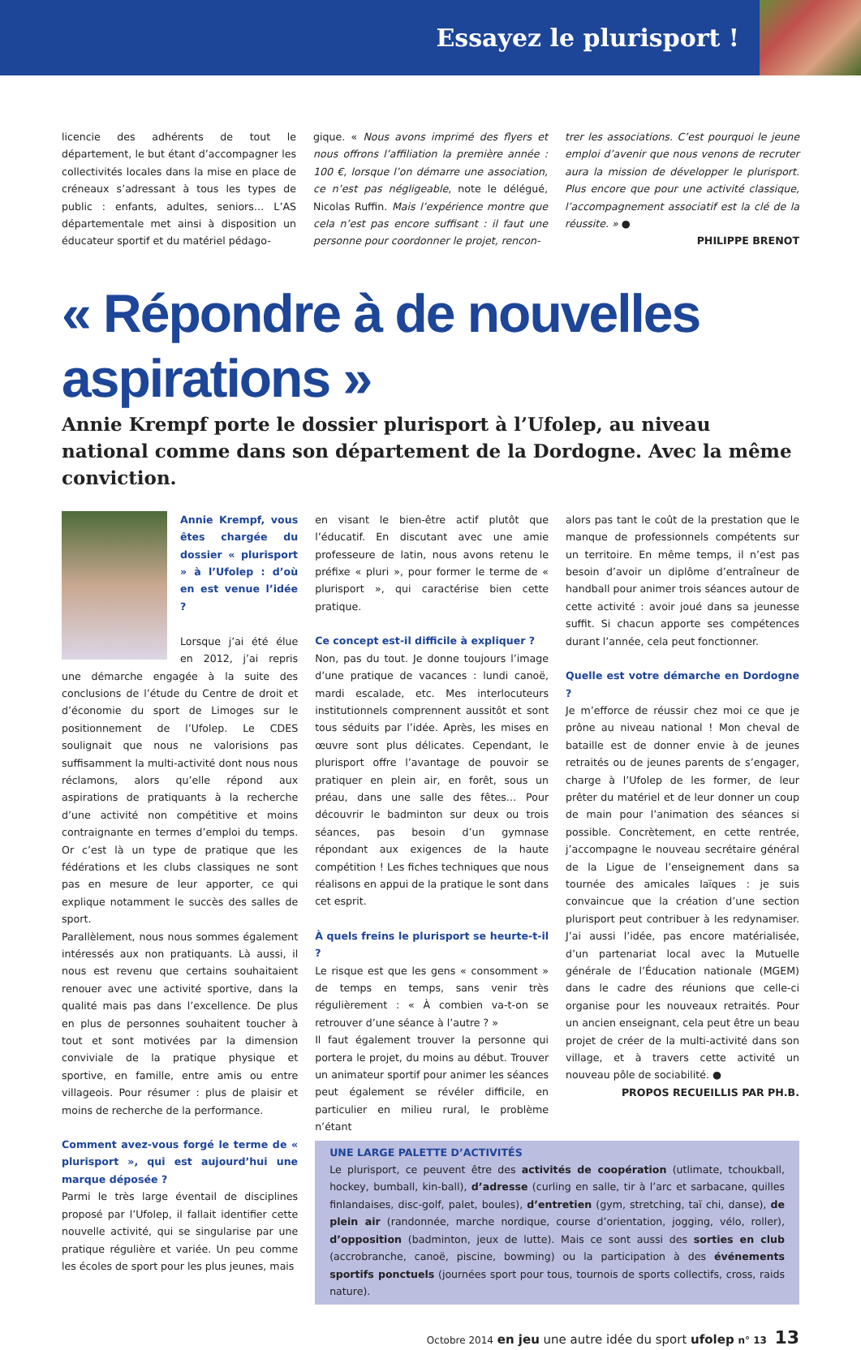Essayez le plurisport !
licencie des adhérents de tout le département, le but étant d’accompagner les collectivités locales dans la mise en place de créneaux s’adressant à tous les types de public : enfants, adultes, seniors… L’AS départementale met ainsi à disposition un éducateur sportif et du matériel pédago-
gique. « Nous avons imprimé des flyers et nous offrons l’affiliation la première année : 100 €, lorsque l’on démarre une association, ce n’est pas négligeable, note le délégué, Nicolas Ruffin. Mais l’expérience montre que cela n’est pas encore suffisant : il faut une personne pour coordonner le projet, rencon-
trer les associations. C’est pourquoi le jeune emploi d’avenir que nous venons de recruter aura la mission de développer le plurisport. Plus encore que pour une activité classique, l’accompagnement associatif est la clé de la réussite. » ●
PHILIPPE BRENOT
« Répondre à de nouvelles aspirations »
Annie Krempf porte le dossier plurisport à l’Ufolep, au niveau national comme dans son département de la Dordogne. Avec la même conviction.
Annie Krempf, vous êtes chargée du dossier « plurisport » à l’Ufolep : d’où en est venue l’idée ?
Lorsque j’ai été élue en 2012, j’ai repris une démarche engagée à la suite des conclusions de l’étude du Centre de droit et d’économie du sport de Limoges sur le positionnement de l’Ufolep. Le CDES soulignait que nous ne valorisions pas suffisamment la multi-activité dont nous nous réclamons, alors qu’elle répond aux aspirations de pratiquants à la recherche d’une activité non compétitive et moins contraignante en termes d’emploi du temps. Or c’est là un type de pratique que les fédérations et les clubs classiques ne sont pas en mesure de leur apporter, ce qui explique notamment le succès des salles de sport.
Parallèlement, nous nous sommes également intéressés aux non pratiquants. Là aussi, il nous est revenu que certains souhaitaient renouer avec une activité sportive, dans la qualité mais pas dans l’excellence. De plus en plus de personnes souhaitent toucher à tout et sont motivées par la dimension conviviale de la pratique physique et sportive, en famille, entre amis ou entre villageois. Pour résumer : plus de plaisir et moins de recherche de la performance.
Comment avez-vous forgé le terme de « plurisport », qui est aujourd’hui une marque déposée ?
Parmi le très large éventail de disciplines proposé par l’Ufolep, il fallait identifier cette nouvelle activité, qui se singularise par une pratique régulière et variée. Un peu comme les écoles de sport pour les plus jeunes, mais
en visant le bien-être actif plutôt que l’éducatif. En discutant avec une amie professeure de latin, nous avons retenu le préfixe « pluri », pour former le terme de « plurisport », qui caractérise bien cette pratique.
Ce concept est-il difficile à expliquer ?
Non, pas du tout. Je donne toujours l’image d’une pratique de vacances : lundi canoë, mardi escalade, etc. Mes interlocuteurs institutionnels comprennent aussitôt et sont tous séduits par l’idée. Après, les mises en œuvre sont plus délicates. Cependant, le plurisport offre l’avantage de pouvoir se pratiquer en plein air, en forêt, sous un préau, dans une salle des fêtes… Pour découvrir le badminton sur deux ou trois séances, pas besoin d’un gymnase répondant aux exigences de la haute compétition ! Les fiches techniques que nous réalisons en appui de la pratique le sont dans cet esprit.
À quels freins le plurisport se heurte-t-il ?
Le risque est que les gens « consomment » de temps en temps, sans venir très régulièrement : « À combien va-t-on se retrouver d’une séance à l’autre ? »
Il faut également trouver la personne qui portera le projet, du moins au début. Trouver un animateur sportif pour animer les séances peut également se révéler difficile, en particulier en milieu rural, le problème n’étant
alors pas tant le coût de la prestation que le manque de professionnels compétents sur un territoire. En même temps, il n’est pas besoin d’avoir un diplôme d’entraîneur de handball pour animer trois séances autour de cette activité : avoir joué dans sa jeunesse suffit. Si chacun apporte ses compétences durant l’année, cela peut fonctionner.
Quelle est votre démarche en Dordogne ?
Je m’efforce de réussir chez moi ce que je prône au niveau national ! Mon cheval de bataille est de donner envie à de jeunes retraités ou de jeunes parents de s’engager, charge à l’Ufolep de les former, de leur prêter du matériel et de leur donner un coup de main pour l’animation des séances si possible. Concrètement, en cette rentrée, j’accompagne le nouveau secrétaire général de la Ligue de l’enseignement dans sa tournée des amicales laïques : je suis convaincue que la création d’une section plurisport peut contribuer à les redynamiser. J’ai aussi l’idée, pas encore matérialisée, d’un partenariat local avec la Mutuelle générale de l’Éducation nationale (MGEM) dans le cadre des réunions que celle-ci organise pour les nouveaux retraités. Pour un ancien enseignant, cela peut être un beau projet de créer de la multi-activité dans son village, et à travers cette activité un nouveau pôle de sociabilité. ●
PROPOS RECUEILLIS PAR PH.B.
UNE LARGE PALETTE D’ACTIVITÉS
Le plurisport, ce peuvent être des activités de coopération (utlimate, tchoukball, hockey, bumball, kin-ball), d’adresse (curling en salle, tir à l’arc et sarbacane, quilles finlandaises, disc-golf, palet, boules), d’entretien (gym, stretching, taï chi, danse), de plein air (randonnée, marche nordique, course d’orientation, jogging, vélo, roller), d’opposition (badminton, jeux de lutte). Mais ce sont aussi des sorties en club (accrobranche, canoë, piscine, bowming) ou la participation à des événements sportifs ponctuels (journées sport pour tous, tournois de sports collectifs, cross, raids nature).
Octobre 2014 en jeu une autre idée du sport ufolep n° 13 13